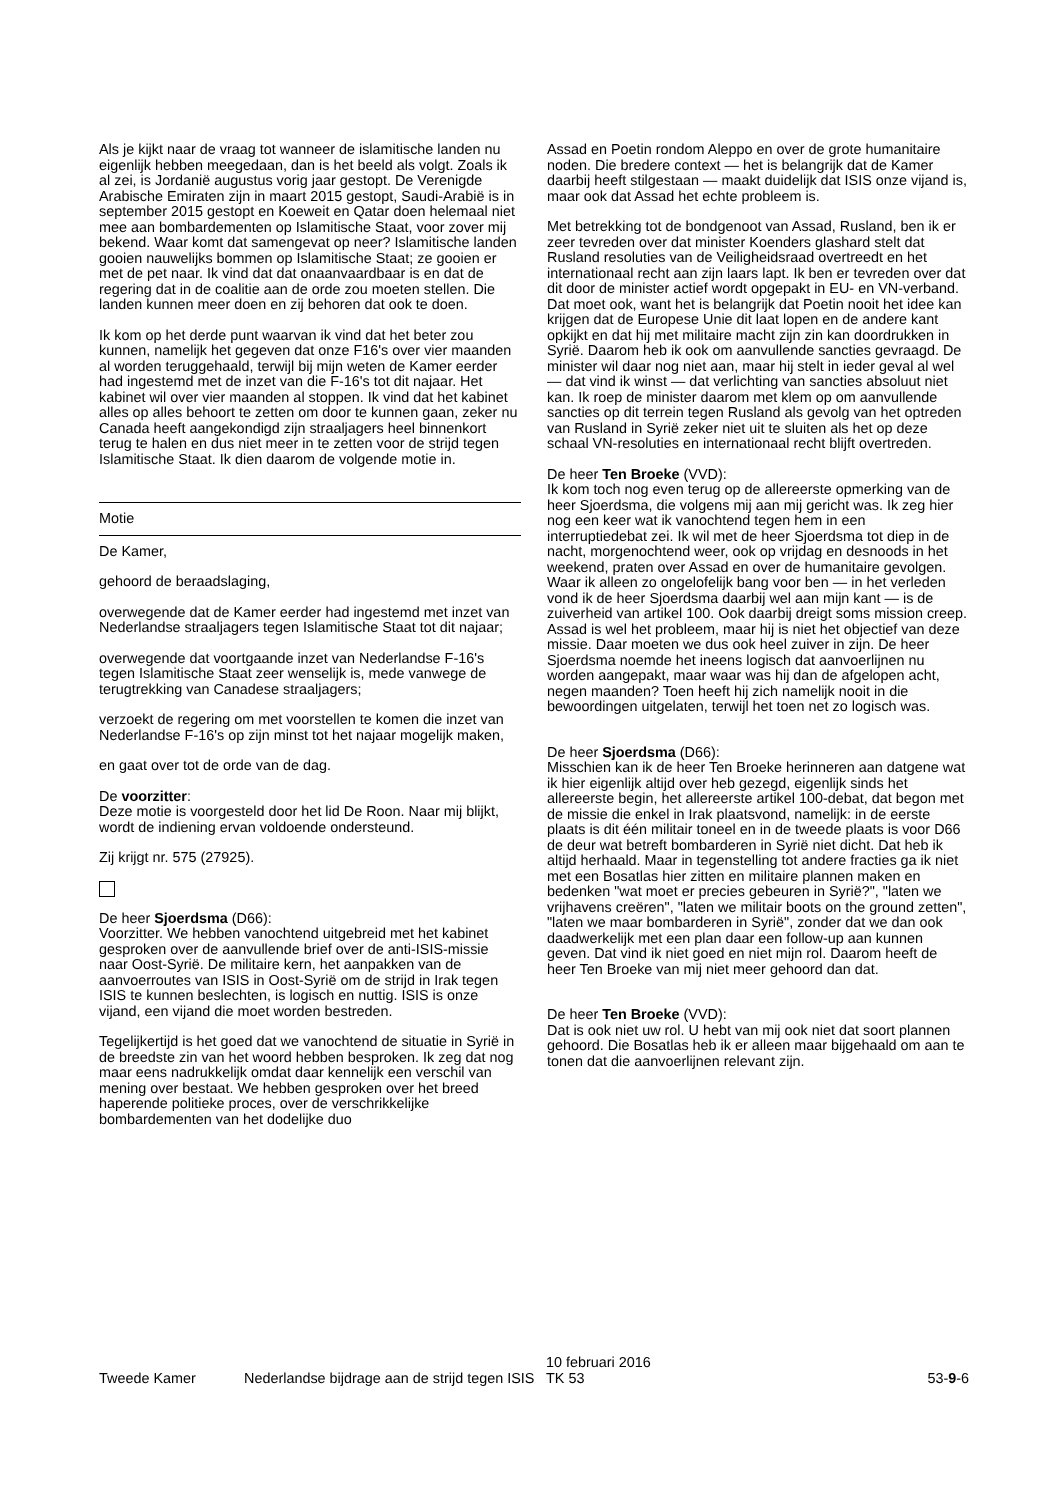Als je kijkt naar de vraag tot wanneer de islamitische landen nu eigenlijk hebben meegedaan, dan is het beeld als volgt. Zoals ik al zei, is Jordanië augustus vorig jaar gestopt. De Verenigde Arabische Emiraten zijn in maart 2015 gestopt, Saudi-Arabië is in september 2015 gestopt en Koeweit en Qatar doen helemaal niet mee aan bombardementen op Islamitische Staat, voor zover mij bekend. Waar komt dat samengevat op neer? Islamitische landen gooien nauwelijks bommen op Islamitische Staat; ze gooien er met de pet naar. Ik vind dat dat onaanvaardbaar is en dat de regering dat in de coalitie aan de orde zou moeten stellen. Die landen kunnen meer doen en zij behoren dat ook te doen.
Ik kom op het derde punt waarvan ik vind dat het beter zou kunnen, namelijk het gegeven dat onze F16's over vier maanden al worden teruggehaald, terwijl bij mijn weten de Kamer eerder had ingestemd met de inzet van die F-16's tot dit najaar. Het kabinet wil over vier maanden al stoppen. Ik vind dat het kabinet alles op alles behoort te zetten om door te kunnen gaan, zeker nu Canada heeft aangekondigd zijn straaljagers heel binnenkort terug te halen en dus niet meer in te zetten voor de strijd tegen Islamitische Staat. Ik dien daarom de volgende motie in.
Motie
De Kamer,
gehoord de beraadslaging,
overwegende dat de Kamer eerder had ingestemd met inzet van Nederlandse straaljagers tegen Islamitische Staat tot dit najaar;
overwegende dat voortgaande inzet van Nederlandse F-16's tegen Islamitische Staat zeer wenselijk is, mede vanwege de terugtrekking van Canadese straaljagers;
verzoekt de regering om met voorstellen te komen die inzet van Nederlandse F-16's op zijn minst tot het najaar mogelijk maken,
en gaat over tot de orde van de dag.
De voorzitter:
Deze motie is voorgesteld door het lid De Roon. Naar mij blijkt, wordt de indiening ervan voldoende ondersteund.
Zij krijgt nr. 575 (27925).
De heer Sjoerdsma (D66):
Voorzitter. We hebben vanochtend uitgebreid met het kabinet gesproken over de aanvullende brief over de anti-ISIS-missie naar Oost-Syrië. De militaire kern, het aanpakken van de aanvoerroutes van ISIS in Oost-Syrië om de strijd in Irak tegen ISIS te kunnen beslechten, is logisch en nuttig. ISIS is onze vijand, een vijand die moet worden bestreden.
Tegelijkertijd is het goed dat we vanochtend de situatie in Syrië in de breedste zin van het woord hebben besproken. Ik zeg dat nog maar eens nadrukkelijk omdat daar kennelijk een verschil van mening over bestaat. We hebben gesproken over het breed haperende politieke proces, over de verschrikkelijke bombardementen van het dodelijke duo
Assad en Poetin rondom Aleppo en over de grote humanitaire noden. Die bredere context — het is belangrijk dat de Kamer daarbij heeft stilgestaan — maakt duidelijk dat ISIS onze vijand is, maar ook dat Assad het echte probleem is.
Met betrekking tot de bondgenoot van Assad, Rusland, ben ik er zeer tevreden over dat minister Koenders glashard stelt dat Rusland resoluties van de Veiligheidsraad overtreedt en het internationaal recht aan zijn laars lapt. Ik ben er tevreden over dat dit door de minister actief wordt opgepakt in EU- en VN-verband. Dat moet ook, want het is belangrijk dat Poetin nooit het idee kan krijgen dat de Europese Unie dit laat lopen en de andere kant opkijkt en dat hij met militaire macht zijn zin kan doordrukken in Syrië. Daarom heb ik ook om aanvullende sancties gevraagd. De minister wil daar nog niet aan, maar hij stelt in ieder geval al wel — dat vind ik winst — dat verlichting van sancties absoluut niet kan. Ik roep de minister daarom met klem op om aanvullende sancties op dit terrein tegen Rusland als gevolg van het optreden van Rusland in Syrië zeker niet uit te sluiten als het op deze schaal VN-resoluties en internationaal recht blijft overtreden.
De heer Ten Broeke (VVD):
Ik kom toch nog even terug op de allereerste opmerking van de heer Sjoerdsma, die volgens mij aan mij gericht was. Ik zeg hier nog een keer wat ik vanochtend tegen hem in een interruptiedebat zei. Ik wil met de heer Sjoerdsma tot diep in de nacht, morgenochtend weer, ook op vrijdag en desnoods in het weekend, praten over Assad en over de humanitaire gevolgen. Waar ik alleen zo ongelofelijk bang voor ben — in het verleden vond ik de heer Sjoerdsma daarbij wel aan mijn kant — is de zuiverheid van artikel 100. Ook daarbij dreigt soms mission creep. Assad is wel het probleem, maar hij is niet het objectief van deze missie. Daar moeten we dus ook heel zuiver in zijn. De heer Sjoerdsma noemde het ineens logisch dat aanvoerlijnen nu worden aangepakt, maar waar was hij dan de afgelopen acht, negen maanden? Toen heeft hij zich namelijk nooit in die bewoordingen uitgelaten, terwijl het toen net zo logisch was.
De heer Sjoerdsma (D66):
Misschien kan ik de heer Ten Broeke herinneren aan datgene wat ik hier eigenlijk altijd over heb gezegd, eigenlijk sinds het allereerste begin, het allereerste artikel 100-debat, dat begon met de missie die enkel in Irak plaatsvond, namelijk: in de eerste plaats is dit één militair toneel en in de tweede plaats is voor D66 de deur wat betreft bombarderen in Syrië niet dicht. Dat heb ik altijd herhaald. Maar in tegenstelling tot andere fracties ga ik niet met een Bosatlas hier zitten en militaire plannen maken en bedenken "wat moet er precies gebeuren in Syrië?", "laten we vrijhavens creëren", "laten we militair boots on the ground zetten", "laten we maar bombarderen in Syrië", zonder dat we dan ook daadwerkelijk met een plan daar een follow-up aan kunnen geven. Dat vind ik niet goed en niet mijn rol. Daarom heeft de heer Ten Broeke van mij niet meer gehoord dan dat.
De heer Ten Broeke (VVD):
Dat is ook niet uw rol. U hebt van mij ook niet dat soort plannen gehoord. Die Bosatlas heb ik er alleen maar bijgehaald om aan te tonen dat die aanvoerlijnen relevant zijn.
Tweede Kamer
Nederlandse bijdrage aan de strijd tegen ISIS
10 februari 2016
TK 53
53-9-6